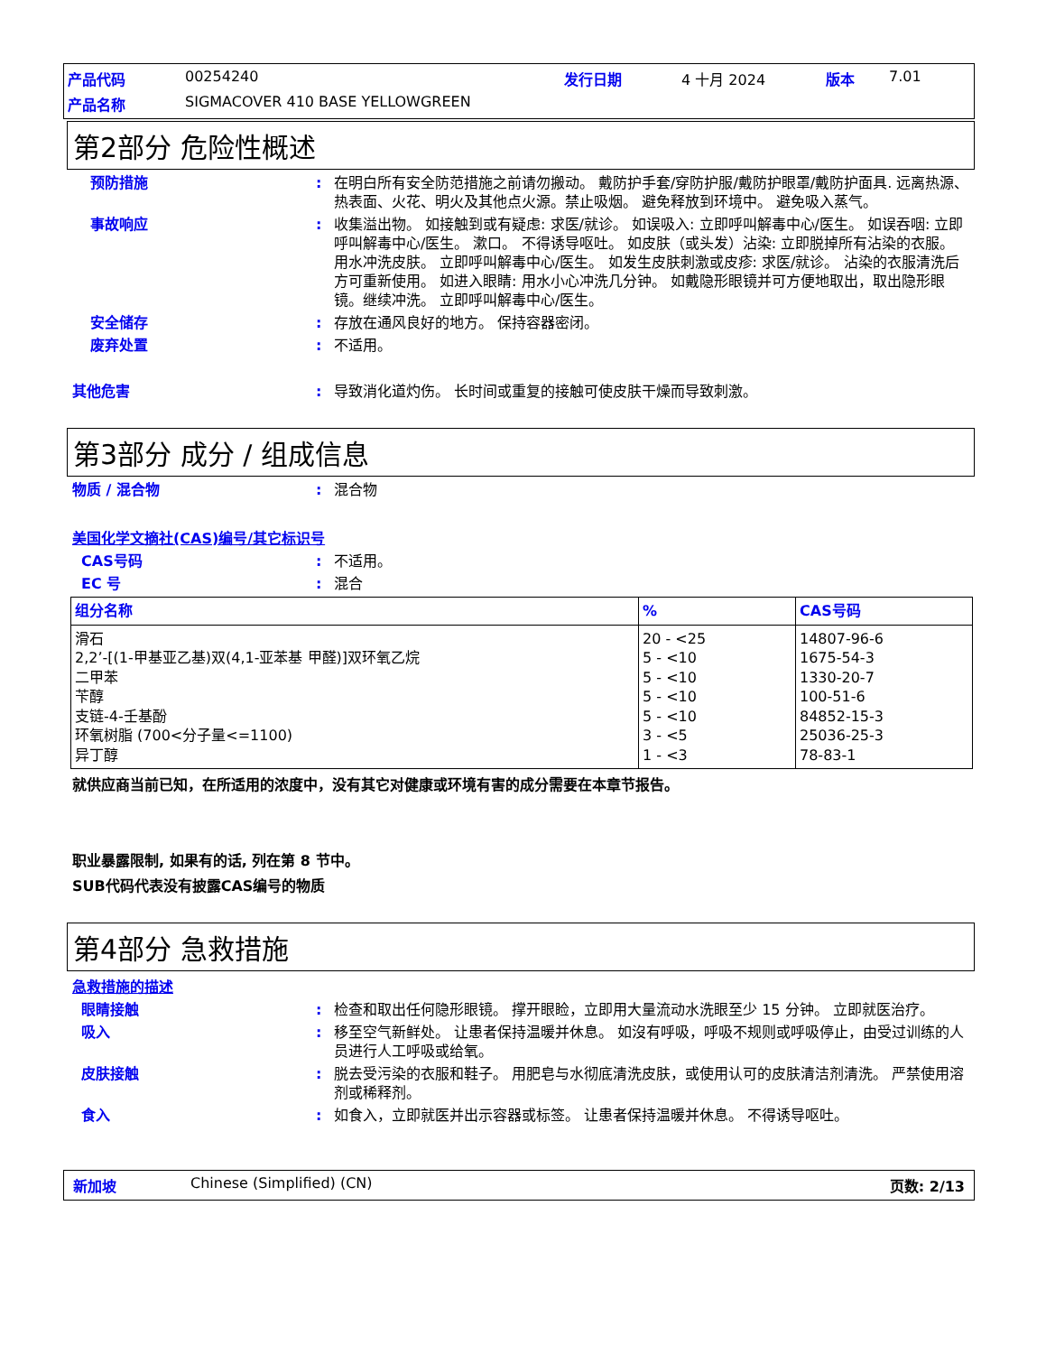产品代码 00254240 发行日期 4 十月 2024 版本 7.01 产品名称 SIGMACOVER 410 BASE YELLOWGREEN
第2部分 危险性概述
预防措施: 在明白所有安全防范措施之前请勿搬动。 戴防护手套/穿防护服/戴防护眼罩/戴防护面具. 远离热源、热表面、火花、明火及其他点火源。禁止吸烟。 避免释放到环境中。 避免吸入蒸气。
事故响应: 收集溢出物。 如接触到或有疑虑: 求医/就诊。 如误吸入: 立即呼叫解毒中心/医生。 如误吞咽: 立即呼叫解毒中心/医生。 漱口。 不得诱导呕吐。 如皮肤（或头发）沾染: 立即脱掉所有沾染的衣服。 用水冲洗皮肤。 立即呼叫解毒中心/医生。 如发生皮肤刺激或皮疹: 求医/就诊。 沾染的衣服清洗后方可重新使用。 如进入眼睛: 用水小心冲洗几分钟。 如戴隐形眼镜并可方便地取出，取出隐形眼镜。继续冲洗。 立即呼叫解毒中心/医生。
安全储存: 存放在通风良好的地方。 保持容器密闭。
废弃处置: 不适用。
其他危害: 导致消化道灼伤。 长时间或重复的接触可使皮肤干燥而导致刺激。
第3部分 成分 / 组成信息
物质 / 混合物: 混合物
美国化学文摘社(CAS)编号/其它标识号
CAS号码: 不适用。
EC 号: 混合
| 组分名称 | % | CAS号码 |
| 滑石 2,2’-[(1-甲基亚乙基)双(4,1-亚苯基 甲醛)]双环氧乙烷 二甲苯 苄醇 支链-4-壬基酚 环氧树脂 (700<分子量<=1100) 异丁醇 | 20 - <25 5 - <10 5 - <10 5 - <10 5 - <10 3 - <5 1 - <3 | 14807-96-6 1675-54-3 1330-20-7 100-51-6 84852-15-3 25036-25-3 78-83-1 |
就供应商当前已知，在所适用的浓度中，没有其它对健康或环境有害的成分需要在本章节报告。
职业暴露限制, 如果有的话, 列在第 8 节中。
SUB代码代表没有披露CAS编号的物质
第4部分 急救措施
急救措施的描述
眼睛接触: 检查和取出任何隐形眼镜。 撑开眼睑，立即用大量流动水洗眼至少 15 分钟。 立即就医治疗。
吸入: 移至空气新鲜处。 让患者保持温暖并休息。 如沒有呼吸，呼吸不规则或呼吸停止，由受过训练的人员进行人工呼吸或给氧。
皮肤接触: 脱去受污染的衣服和鞋子。 用肥皂与水彻底清洗皮肤，或使用认可的皮肤清洁剂清洗。 严禁使用溶剂或稀释剂。
食入: 如食入，立即就医并出示容器或标签。 让患者保持温暖并休息。 不得诱导呕吐。
新加坡 Chinese (Simplified) (CN) 页数: 2/13